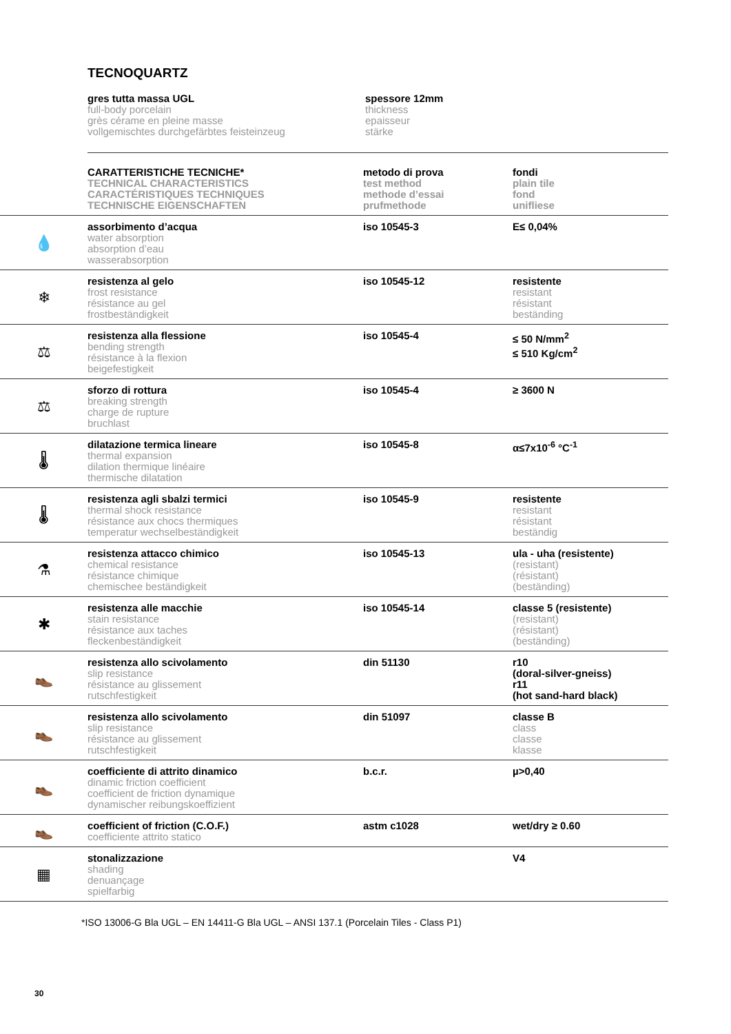TECNOQUARTZ
gres tutta massa UGL
full-body porcelain
grès cérame en pleine masse
vollgemischtes durchgefärbtes feisteinzeug
spessore 12mm
thickness
epaisseur
stärke
| | CARATTERISTICHE TECNICHE* TECHNICAL CHARACTERISTICS CARACTÉRISTIQUES TECHNIQUES TECHNISCHE EIGENSCHAFTEN | metodo di prova test method methode d’essai prufmethode | fondi plain tile fond unifliese |
| 💧 | assorbimento d’acqua water absorption absorption d’eau wasserabsorption | iso 10545-3 | E≤ 0,04% |
| ❄ | resistenza al gelo frost resistance résistance au gel frostbeständigkeit | iso 10545-12 | resistente resistant résistant beständing |
| ⚖ | resistenza alla flessione bending strength résistance à la flexion beigefestigkeit | iso 10545-4 | ≤ 50 N/mm<sup>2</sup> ≤ 510 Kg/cm<sup>2</sup> |
| ⚖ | sforzo di rottura breaking strength charge de rupture bruchlast | iso 10545-4 | ≥ 3600 N |
| 🌡 | dilatazione termica lineare thermal expansion dilation thermique linéaire thermische dilatation | iso 10545-8 | α≤7x10<sup>-6</sup> °C<sup>-1</sup> |
| 🌡 | resistenza agli sbalzi termici thermal shock resistance résistance aux chocs thermiques temperatur wechselbeständigkeit | iso 10545-9 | resistente resistant résistant beständig |
| ⚗ | resistenza attacco chimico chemical resistance résistance chimique chemischee beständigkeit | iso 10545-13 | ula - uha (resistente) (resistant) (résistant) (beständing) |
| ✱ | resistenza alle macchie stain resistance résistance aux taches fleckenbeständigkeit | iso 10545-14 | classe 5 (resistente) (resistant) (résistant) (beständing) |
| 👞 | resistenza allo scivolamento slip resistance résistance au glissement rutschfestigkeit | din 51130 | r10 (doral-silver-gneiss) r11 (hot sand-hard black) |
| 👞 | resistenza allo scivolamento slip resistance résistance au glissement rutschfestigkeit | din 51097 | classe B class classe klasse |
| 👞 | coefficiente di attrito dinamico dinamic friction coefficient coefficient de friction dynamique dynamischer reibungskoeffizient | b.c.r. | µ>0,40 |
| 👞 | coefficient of friction (C.O.F.) coefficiente attrito statico | astm c1028 | wet/dry ≥ 0.60 |
| ▦ | stonalizzazione shading denuançage spielfarbig | | V4 |
*ISO 13006-G Bla UGL – EN 14411-G Bla UGL – ANSI 137.1 (Porcelain Tiles - Class P1)
30